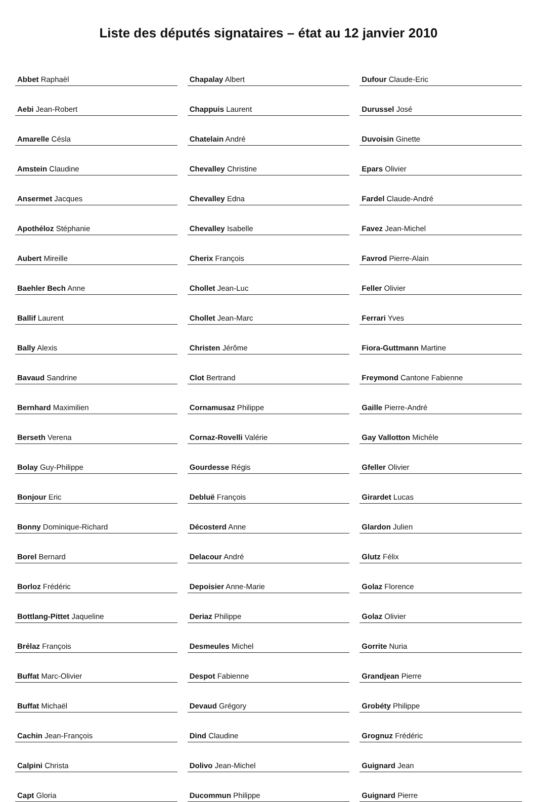Liste des députés signataires – état au 12 janvier 2010
| Abbet Raphaël |
| Aebi Jean-Robert |
| Amarelle Césla |
| Amstein Claudine |
| Ansermet Jacques |
| Apothéloz Stéphanie |
| Aubert Mireille |
| Baehler Bech Anne |
| Ballif Laurent |
| Bally Alexis |
| Bavaud Sandrine |
| Bernhard Maximilien |
| Berseth Verena |
| Bolay Guy-Philippe |
| Bonjour Eric |
| Bonny Dominique-Richard |
| Borel Bernard |
| Borloz Frédéric |
| Bottlang-Pittet Jaqueline |
| Brélaz François |
| Buffat Marc-Olivier |
| Buffat Michaël |
| Cachin Jean-François |
| Calpini Christa |
| Capt Gloria |
| Chapalay Albert |
| Chappuis Laurent |
| Chatelain André |
| Chevalley Christine |
| Chevalley Edna |
| Chevalley Isabelle |
| Cherix François |
| Chollet Jean-Luc |
| Chollet Jean-Marc |
| Christen Jérôme |
| Clot Bertrand |
| Cornamusaz Philippe |
| Cornaz-Rovelli Valérie |
| Gourdesse Régis |
| Debluë François |
| Décosterd Anne |
| Delacour André |
| Depoisier Anne-Marie |
| Deriaz Philippe |
| Desmeules Michel |
| Despot Fabienne |
| Devaud Grégory |
| Dind Claudine |
| Dolivo Jean-Michel |
| Ducommun Philippe |
| Dufour Claude-Eric |
| Durussel José |
| Duvoisin Ginette |
| Epars Olivier |
| Fardel Claude-André |
| Favez Jean-Michel |
| Favrod Pierre-Alain |
| Feller Olivier |
| Ferrari Yves |
| Fiora-Guttmann Martine |
| Freymond Cantone Fabienne |
| Gaille Pierre-André |
| Gay Vallotton Michèle |
| Gfeller Olivier |
| Girardet Lucas |
| Glardon Julien |
| Glutz Félix |
| Golaz Florence |
| Golaz Olivier |
| Gorrite Nuria |
| Grandjean Pierre |
| Grobéty Philippe |
| Grognuz Frédéric |
| Guignard Jean |
| Guignard Pierre |